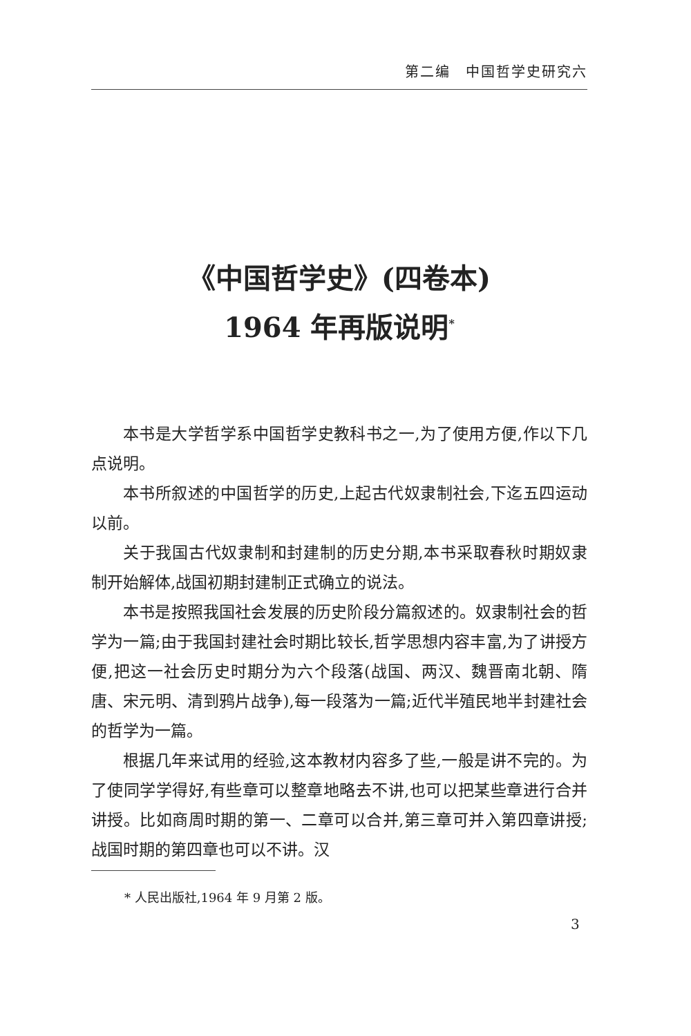第二编　中国哲学史研究六
《中国哲学史》(四卷本)
1964 年再版说明<sup>*</sup>
本书是大学哲学系中国哲学史教科书之一,为了使用方便,作以下几点说明。
本书所叙述的中国哲学的历史,上起古代奴隶制社会,下迄五四运动以前。
关于我国古代奴隶制和封建制的历史分期,本书采取春秋时期奴隶制开始解体,战国初期封建制正式确立的说法。
本书是按照我国社会发展的历史阶段分篇叙述的。奴隶制社会的哲学为一篇;由于我国封建社会时期比较长,哲学思想内容丰富,为了讲授方便,把这一社会历史时期分为六个段落(战国、两汉、魏晋南北朝、隋唐、宋元明、清到鸦片战争),每一段落为一篇;近代半殖民地半封建社会的哲学为一篇。
根据几年来试用的经验,这本教材内容多了些,一般是讲不完的。为了使同学学得好,有些章可以整章地略去不讲,也可以把某些章进行合并讲授。比如商周时期的第一、二章可以合并,第三章可并入第四章讲授;战国时期的第四章也可以不讲。汉
* 人民出版社,1964 年 9 月第 2 版。
3